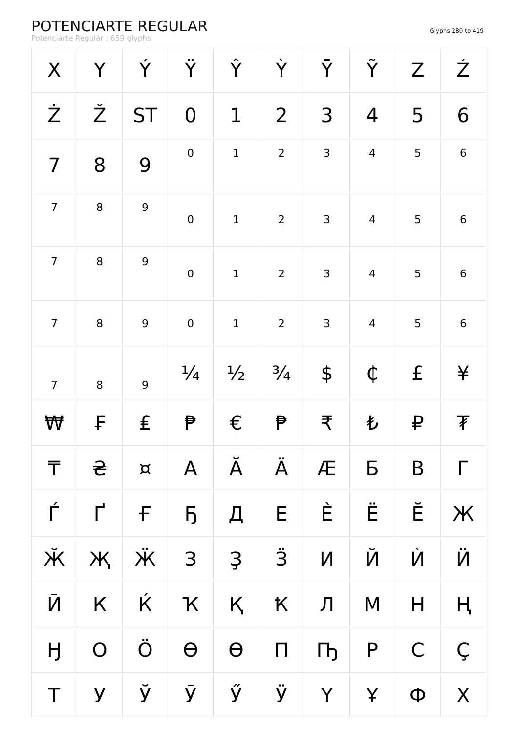POTENCIARTE REGULAR
Potenciarte Regular : 659 glyphs
Glyphs 280 to 419
| X | Y | Ý | Ÿ | Ŷ | Ỳ | Ȳ | Ỹ | Z | Ź |
| Ż | Ž | ST | 0 | 1 | 2 | 3 | 4 | 5 | 6 |
| 7 | 8 | 9 | 0 | 1 | 2 | 3 | 4 | 5 | 6 |
| 7 | 8 | 9 | 0 | 1 | 2 | 3 | 4 | 5 | 6 |
| 7 | 8 | 9 | 0 | 1 | 2 | 3 | 4 | 5 | 6 |
| 7 | 8 | 9 | 0 | 1 | 2 | 3 | 4 | 5 | 6 |
| 7 | 8 | 9 | ¼ | ½ | ¾ | $ | ₵ | £ | ¥ |
| ₩ | ₣ | ₤ | ₱ | € | ₱ | ₹ | ₺ | ₽ | ₮ |
| ₸ | ₴ | ¤ | А | Ӑ | Ӓ | Ӕ | Б | В | Г |
| Ѓ | Ґ | Ғ | Ҕ | Д | Е | Ѐ | Ё | Ӗ | Ж |
| Ӂ | Җ | Ӝ | З | Ҙ | Ӟ | И | Й | Ѝ | Ӥ |
| Ӣ | К | Ќ | Ҡ | Қ | Ҟ | Л | М | Н | Ң |
| Ӈ | О | Ӧ | Ө | Ѳ | П | Ҧ | Р | С | Ҫ |
| Т | У | Ў | Ӯ | Ӳ | Ӱ | Ү | Ұ | Ф | Х |